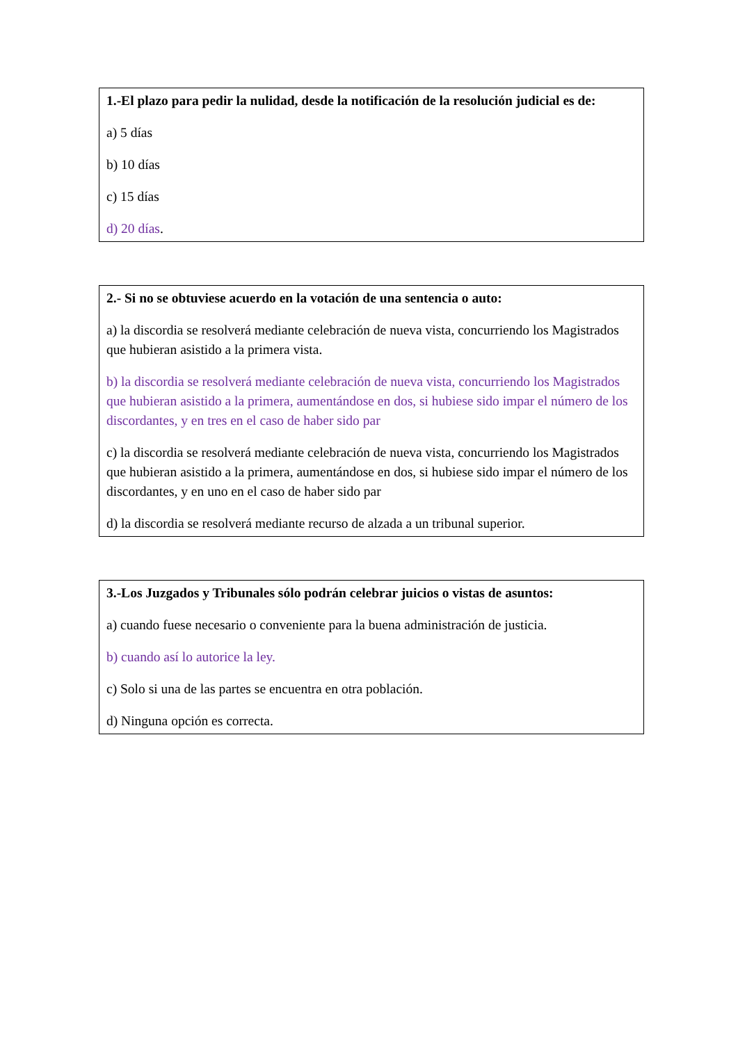1.-El plazo para pedir la nulidad, desde la notificación de la resolución judicial es de:
a) 5 días
b) 10 días
c) 15 días
d) 20 días.
2.- Si no se obtuviese acuerdo en la votación de una sentencia o auto:
a) la discordia se resolverá mediante celebración de nueva vista, concurriendo los Magistrados que hubieran asistido a la primera vista.
b) la discordia se resolverá mediante celebración de nueva vista, concurriendo los Magistrados que hubieran asistido a la primera, aumentándose en dos, si hubiese sido impar el número de los discordantes, y en tres en el caso de haber sido par
c) la discordia se resolverá mediante celebración de nueva vista, concurriendo los Magistrados que hubieran asistido a la primera, aumentándose en dos, si hubiese sido impar el número de los discordantes, y en uno en el caso de haber sido par
d) la discordia se resolverá mediante recurso de alzada a un tribunal superior.
3.-Los Juzgados y Tribunales sólo podrán celebrar juicios o vistas de asuntos:
a) cuando fuese necesario o conveniente para la buena administración de justicia.
b) cuando así lo autorice la ley.
c) Solo si una de las partes se encuentra en otra población.
d) Ninguna opción es correcta.